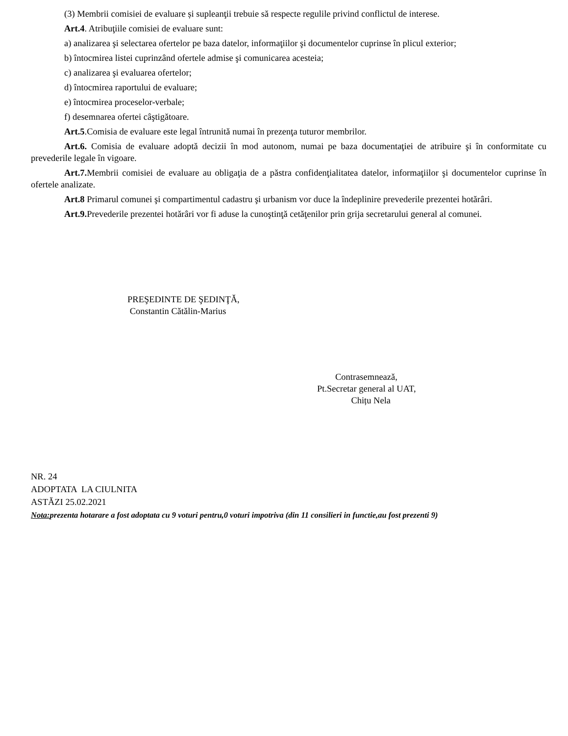(3) Membrii comisiei de evaluare și supleanţii trebuie să respecte regulile privind conflictul de interese.
Art.4. Atribuţiile comisiei de evaluare sunt:
a) analizarea şi selectarea ofertelor pe baza datelor, informaţiilor şi documentelor cuprinse în plicul exterior;
b) întocmirea listei cuprinzând ofertele admise şi comunicarea acesteia;
c) analizarea şi evaluarea ofertelor;
d) întocmirea raportului de evaluare;
e) întocmirea proceselor-verbale;
f) desemnarea ofertei câştigătoare.
Art.5.Comisia de evaluare este legal întrunită numai în prezenţa tuturor membrilor.
Art.6. Comisia de evaluare adoptă decizii în mod autonom, numai pe baza documentaţiei de atribuire şi în conformitate cu prevederile legale în vigoare.
Art.7. Membrii comisiei de evaluare au obligaţia de a păstra confidenţialitatea datelor, informaţiilor şi documentelor cuprinse în ofertele analizate.
Art.8 Primarul comunei şi compartimentul cadastru şi urbanism vor duce la îndeplinire prevederile prezentei hotărâri.
Art.9. Prevederile prezentei hotărâri vor fi aduse la cunoştinţă cetăţenilor prin grija secretarului general al comunei.
PREŞEDINTE DE ŞEDINŢĂ,
Constantin Cătălin-Marius
Contrasemnează,
Pt.Secretar general al UAT,
Chițu Nela
NR. 24
ADOPTATA LA CIULNITA
ASTĂZI 25.02.2021
Nota: prezenta hotarare a fost adoptata cu 9 voturi pentru,0 voturi impotriva (din 11 consilieri in functie,au fost prezenti 9)